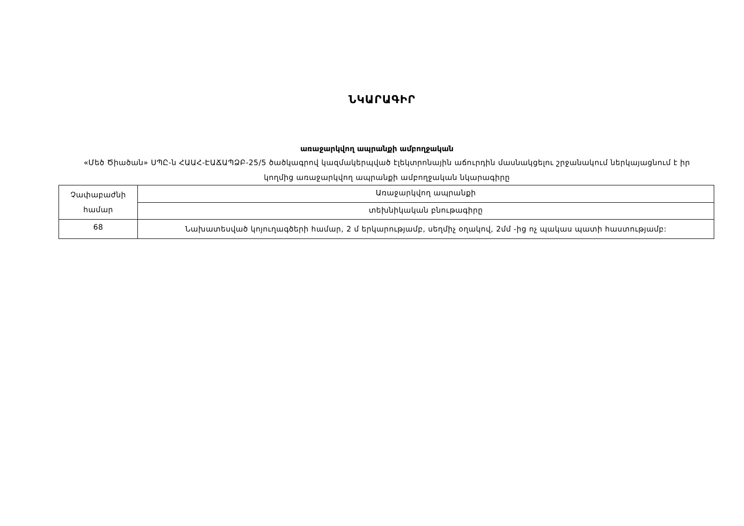ՆԿԱՐԱԳԻՐ
առաջարկվող ապրանքի ամբողջական
«Մեծ Ծիածան» ՍՊԸ-ն ՀԱԱՀ-ԷԱՃԱՊՁԲ-25/5 ծածկագրով կազմակերպված էլեկտրոնային աճուրդին մասնակցելու շրջանակում ներկայացնում է իր կողմից առաջարկվող ապրանքի ամբողջական նկարագիրը
| Չափաբաժնի համար | Առաջարկվող ապրանքի |
| | տեխնիկական բնութագիրը |
| 68 | Նախատեսված կոյուղագծերի համար, 2 մ երկարությամբ, սեղմիչ օղակով, 2մմ -ից ոչ պակաս պատի հաստությամբ: |